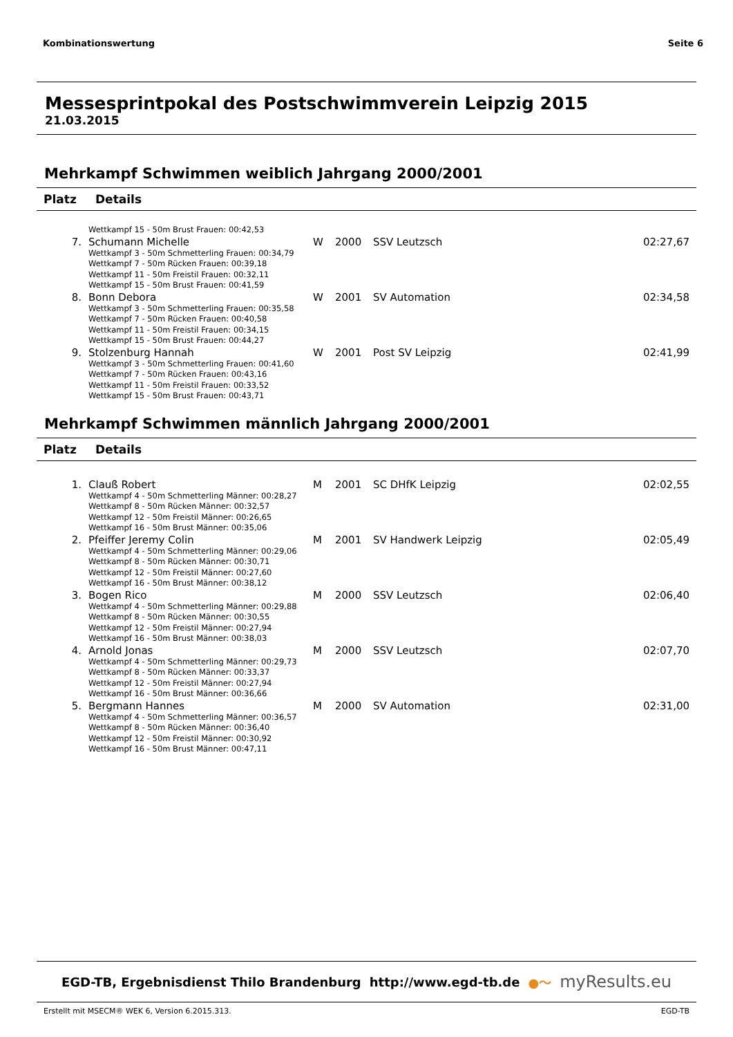Kombinationswertung Seite 6
Messesprintpokal des Postschwimmverein Leipzig 2015
21.03.2015
Mehrkampf Schwimmen weiblich Jahrgang 2000/2001
| Platz | Details | | | | |
| --- | --- | --- | --- | --- | --- |
| | Wettkampf 15 - 50m Brust Frauen: 00:42,53 | | | | |
| 7. | Schumann Michelle | W | 2000 | SSV Leutzsch | 02:27,67 |
| | Wettkampf 3 - 50m Schmetterling Frauen: 00:34,79 Wettkampf 7 - 50m Rücken Frauen: 00:39,18 Wettkampf 11 - 50m Freistil Frauen: 00:32,11 Wettkampf 15 - 50m Brust Frauen: 00:41,59 | | | | |
| 8. | Bonn Debora | W | 2001 | SV Automation | 02:34,58 |
| | Wettkampf 3 - 50m Schmetterling Frauen: 00:35,58 Wettkampf 7 - 50m Rücken Frauen: 00:40,58 Wettkampf 11 - 50m Freistil Frauen: 00:34,15 Wettkampf 15 - 50m Brust Frauen: 00:44,27 | | | | |
| 9. | Stolzenburg Hannah | W | 2001 | Post SV Leipzig | 02:41,99 |
| | Wettkampf 3 - 50m Schmetterling Frauen: 00:41,60 Wettkampf 7 - 50m Rücken Frauen: 00:43,16 Wettkampf 11 - 50m Freistil Frauen: 00:33,52 Wettkampf 15 - 50m Brust Frauen: 00:43,71 | | | | |
Mehrkampf Schwimmen männlich Jahrgang 2000/2001
| Platz | Details | | | | |
| --- | --- | --- | --- | --- | --- |
| 1. | Clauß Robert | M | 2001 | SC DHfK Leipzig | 02:02,55 |
| | Wettkampf 4 - 50m Schmetterling Männer: 00:28,27 Wettkampf 8 - 50m Rücken Männer: 00:32,57 Wettkampf 12 - 50m Freistil Männer: 00:26,65 Wettkampf 16 - 50m Brust Männer: 00:35,06 | | | | |
| 2. | Pfeiffer Jeremy Colin | M | 2001 | SV Handwerk Leipzig | 02:05,49 |
| | Wettkampf 4 - 50m Schmetterling Männer: 00:29,06 Wettkampf 8 - 50m Rücken Männer: 00:30,71 Wettkampf 12 - 50m Freistil Männer: 00:27,60 Wettkampf 16 - 50m Brust Männer: 00:38,12 | | | | |
| 3. | Bogen Rico | M | 2000 | SSV Leutzsch | 02:06,40 |
| | Wettkampf 4 - 50m Schmetterling Männer: 00:29,88 Wettkampf 8 - 50m Rücken Männer: 00:30,55 Wettkampf 12 - 50m Freistil Männer: 00:27,94 Wettkampf 16 - 50m Brust Männer: 00:38,03 | | | | |
| 4. | Arnold Jonas | M | 2000 | SSV Leutzsch | 02:07,70 |
| | Wettkampf 4 - 50m Schmetterling Männer: 00:29,73 Wettkampf 8 - 50m Rücken Männer: 00:33,37 Wettkampf 12 - 50m Freistil Männer: 00:27,94 Wettkampf 16 - 50m Brust Männer: 00:36,66 | | | | |
| 5. | Bergmann Hannes | M | 2000 | SV Automation | 02:31,00 |
| | Wettkampf 4 - 50m Schmetterling Männer: 00:36,57 Wettkampf 8 - 50m Rücken Männer: 00:36,40 Wettkampf 12 - 50m Freistil Männer: 00:30,92 Wettkampf 16 - 50m Brust Männer: 00:47,11 | | | | |
EGD-TB, Ergebnisdienst Thilo Brandenburg http://www.egd-tb.de ●～ myResults.eu
Erstellt mit MSECM® WEK 6, Version 6.2015.313. EGD-TB